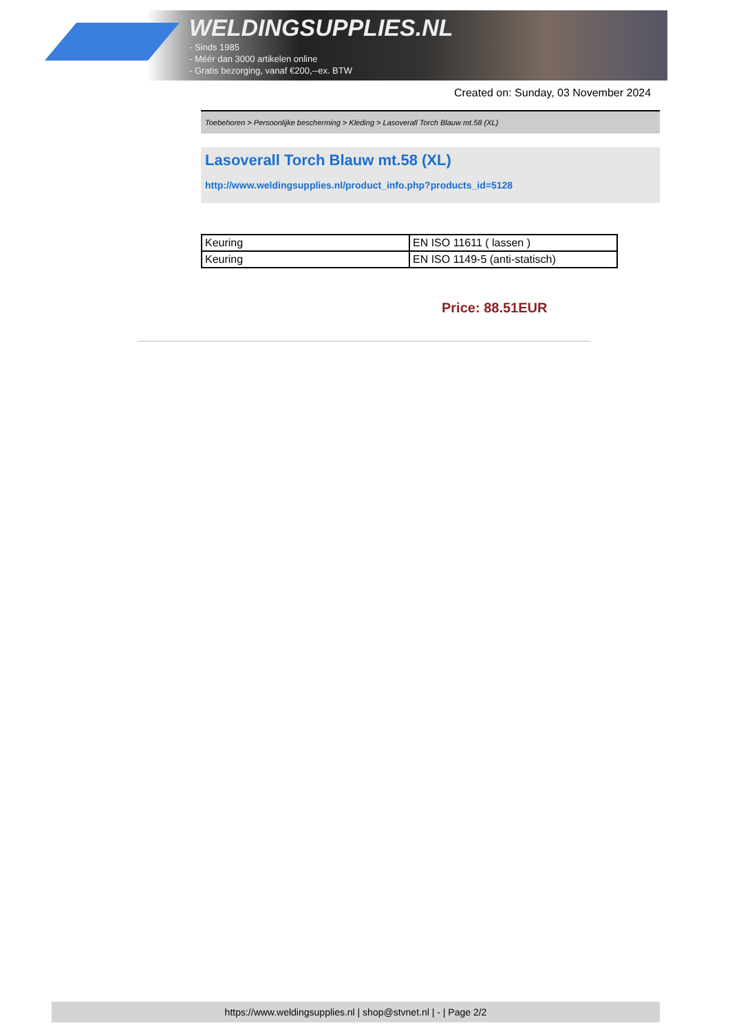WELDINGSUPPLIES.NL
- Sinds 1985
- Méér dan 3000 artikelen online
- Gratis bezorging, vanaf €200,--ex. BTW
Created on: Sunday, 03 November 2024
Toebehoren > Persoonlijke bescherming > Kleding > Lasoverall Torch Blauw mt.58 (XL)
Lasoverall Torch Blauw mt.58 (XL)
http://www.weldingsupplies.nl/product_info.php?products_id=5128
| Keuring | EN ISO 11611 ( lassen ) |
| Keuring | EN ISO 1149-5 (anti-statisch) |
Price: 88.51EUR
https://www.weldingsupplies.nl | shop@stvnet.nl | - | Page 2/2